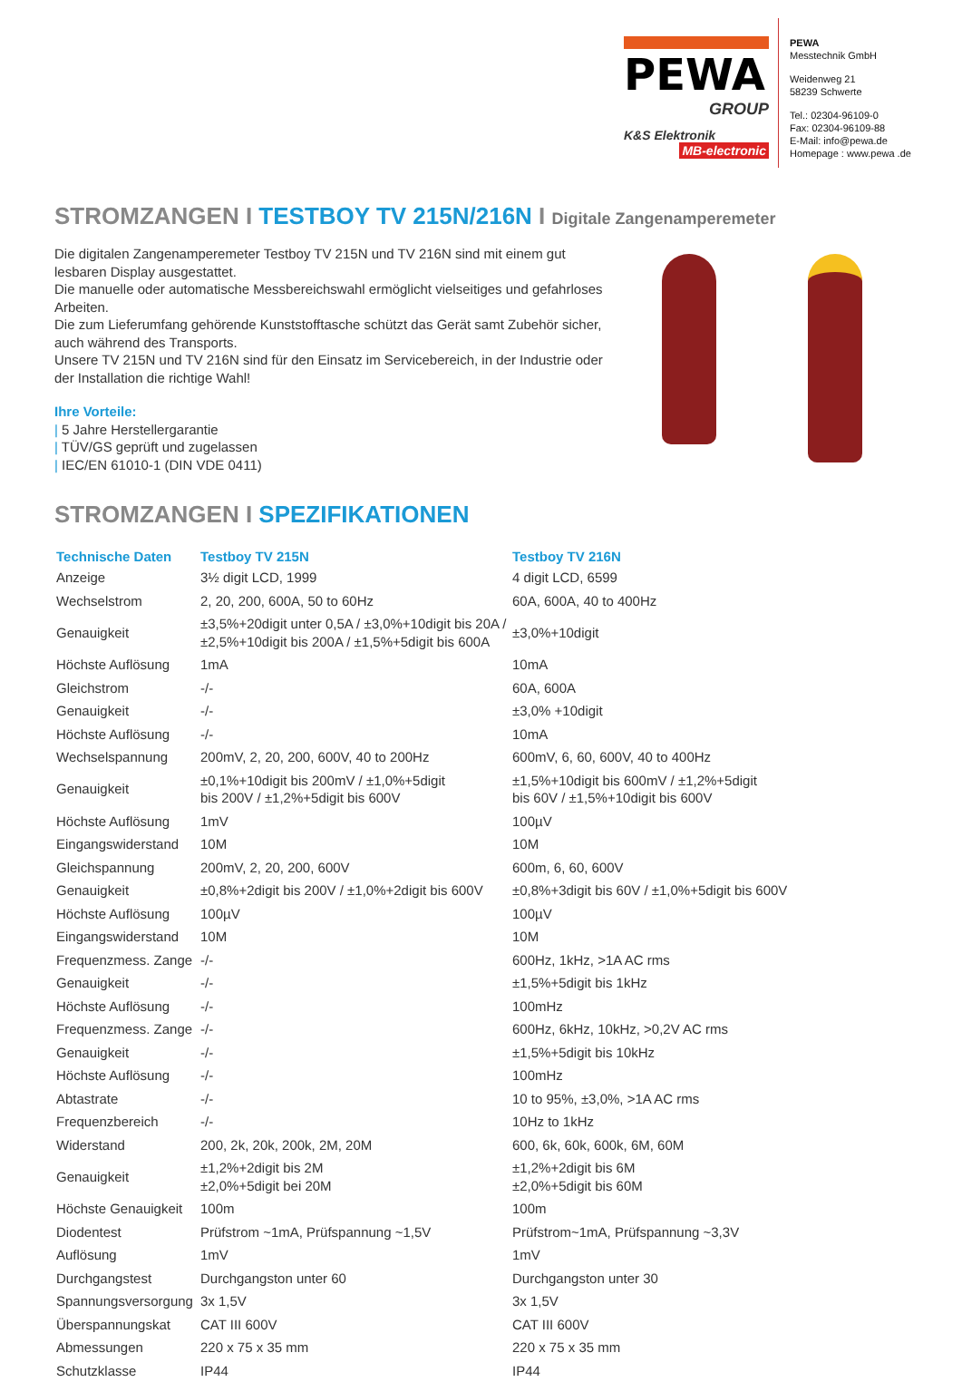PEWA
GROUP
K&S Elektronik MB-electronic
PEWA
Messtechnik GmbH
Weidenweg 21
58239 Schwerte
Tel.: 02304-96109-0
Fax: 02304-96109-88
E-Mail: info@pewa.de
Homepage : www.pewa .de
STROMZANGEN I TESTBOY TV 215N/216N I Digitale Zangenamperemeter
Die digitalen Zangenamperemeter Testboy TV 215N und TV 216N sind mit einem gut lesbaren Display ausgestattet.
Die manuelle oder automatische Messbereichswahl ermöglicht vielseitiges und gefahrloses Arbeiten.
Die zum Lieferumfang gehörende Kunststofftasche schützt das Gerät samt Zubehör sicher, auch während des Transports.
Unsere TV 215N und TV 216N sind für den Einsatz im Servicebereich, in der Industrie oder der Installation die richtige Wahl!
Ihre Vorteile:
| 5 Jahre Herstellergarantie
| TÜV/GS geprüft und zugelassen
| IEC/EN 61010-1 (DIN VDE 0411)
STROMZANGEN I SPEZIFIKATIONEN
| Technische Daten | Testboy TV 215N | Testboy TV 216N |
| --- | --- | --- |
| Anzeige | 3½ digit LCD, 1999 | 4 digit LCD, 6599 |
| Wechselstrom | 2, 20, 200, 600A, 50 to 60Hz | 60A, 600A, 40 to 400Hz |
| Genauigkeit | ±3,5%+20digit unter 0,5A / ±3,0%+10digit bis 20A / ±2,5%+10digit bis 200A / ±1,5%+5digit bis 600A | ±3,0%+10digit |
| Höchste Auflösung | 1mA | 10mA |
| Gleichstrom | -/- | 60A, 600A |
| Genauigkeit | -/- | ±3,0% +10digit |
| Höchste Auflösung | -/- | 10mA |
| Wechselspannung | 200mV, 2, 20, 200, 600V, 40 to 200Hz | 600mV, 6, 60, 600V, 40 to 400Hz |
| Genauigkeit | ±0,1%+10digit bis 200mV / ±1,0%+5digit bis 200V / ±1,2%+5digit bis 600V | ±1,5%+10digit bis 600mV / ±1,2%+5digit bis 60V / ±1,5%+10digit bis 600V |
| Höchste Auflösung | 1mV | 100µV |
| Eingangswiderstand | 10M | 10M |
| Gleichspannung | 200mV, 2, 20, 200, 600V | 600m, 6, 60, 600V |
| Genauigkeit | ±0,8%+2digit bis 200V / ±1,0%+2digit bis 600V | ±0,8%+3digit bis 60V / ±1,0%+5digit bis 600V |
| Höchste Auflösung | 100µV | 100µV |
| Eingangswiderstand | 10M | 10M |
| Frequenzmess. Zange | -/- | 600Hz, 1kHz, >1A AC rms |
| Genauigkeit | -/- | ±1,5%+5digit bis 1kHz |
| Höchste Auflösung | -/- | 100mHz |
| Frequenzmess. Zange | -/- | 600Hz, 6kHz, 10kHz, >0,2V AC rms |
| Genauigkeit | -/- | ±1,5%+5digit bis 10kHz |
| Höchste Auflösung | -/- | 100mHz |
| Abtastrate | -/- | 10 to 95%, ±3,0%, >1A AC rms |
| Frequenzbereich | -/- | 10Hz to 1kHz |
| Widerstand | 200, 2k, 20k, 200k, 2M, 20M | 600, 6k, 60k, 600k, 6M, 60M |
| Genauigkeit | ±1,2%+2digit bis 2M ±2,0%+5digit bei 20M | ±1,2%+2digit bis 6M ±2,0%+5digit bis 60M |
| Höchste Genauigkeit | 100m | 100m |
| Diodentest | Prüfstrom ~1mA, Prüfspannung ~1,5V | Prüfstrom~1mA, Prüfspannung ~3,3V |
| Auflösung | 1mV | 1mV |
| Durchgangstest | Durchgangston unter 60 | Durchgangston unter 30 |
| Spannungsversorgung | 3x 1,5V | 3x 1,5V |
| Überspannungskat | CAT III 600V | CAT III 600V |
| Abmessungen | 220 x 75 x 35 mm | 220 x 75 x 35 mm |
| Schutzklasse | IP44 | IP44 |